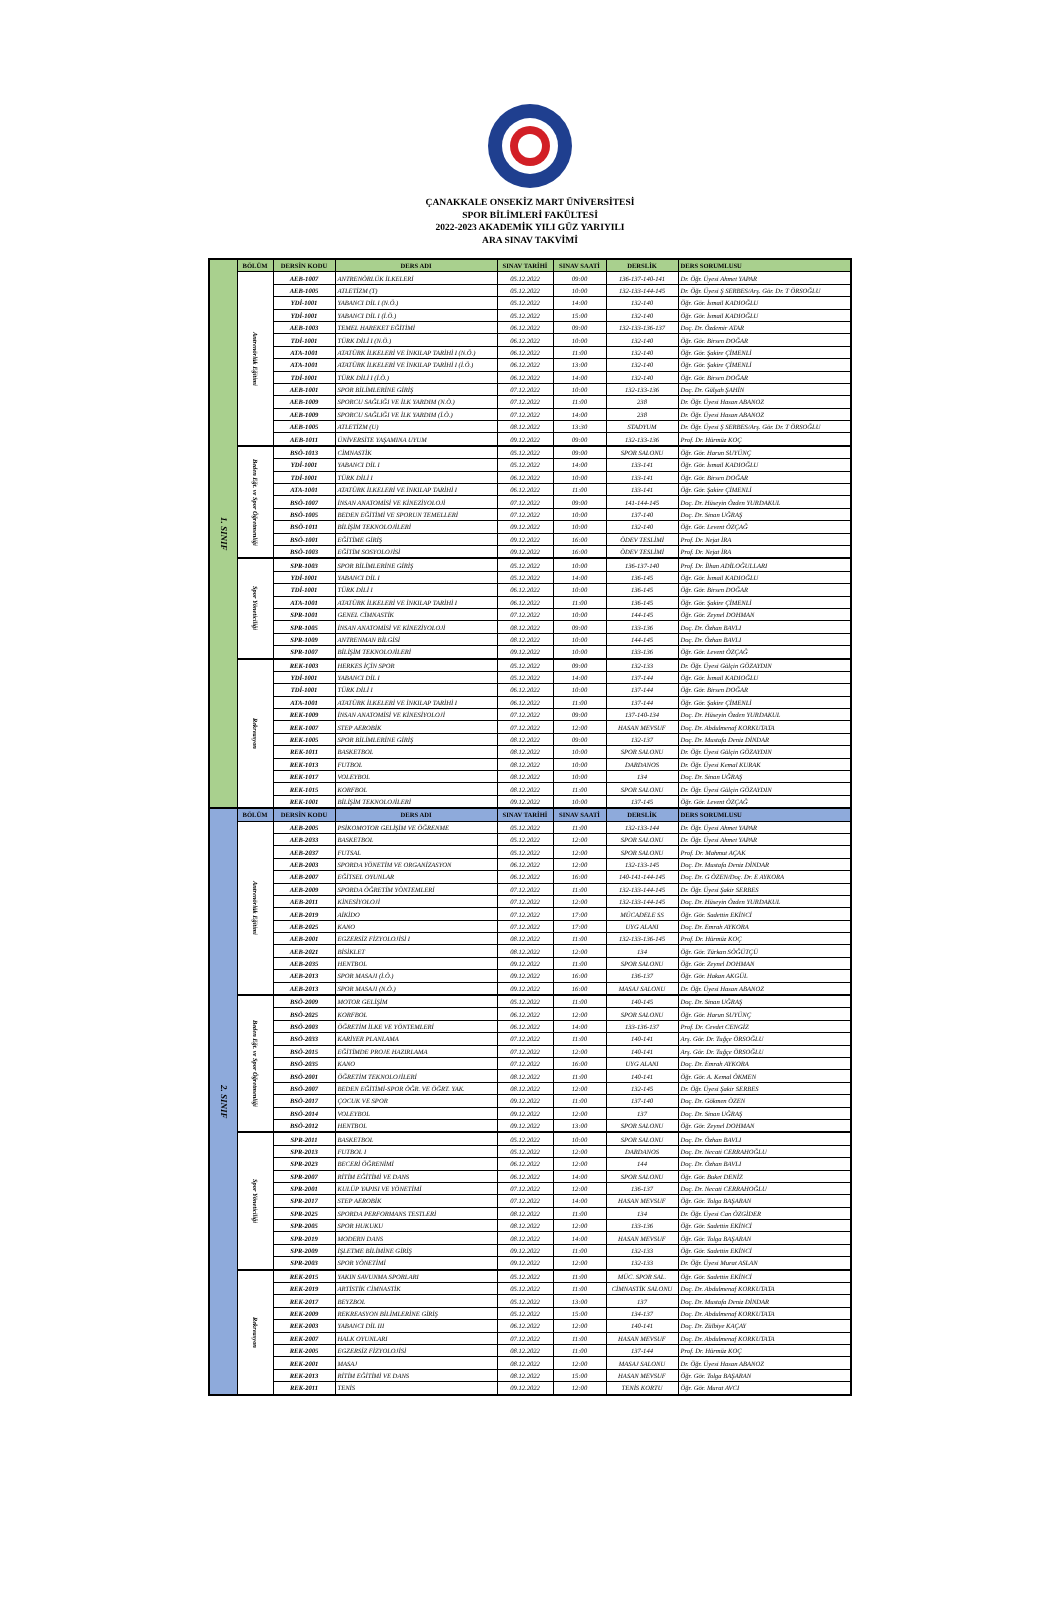ÇANAKKALE ONSEKİZ MART ÜNİVERSİTESİ
SPOR BİLİMLERİ FAKÜLTESİ
2022-2023 AKADEMİK YILI GÜZ YARIYILI
ARA SINAV TAKVİMİ
| 1. SINIF | BÖLÜM | DERSİN KODU | DERS ADI | SINAV TARİHİ | SINAV SAATİ | DERSLİK | DERS SORUMLUSU |
| | Antrenörlük Eğitimi | AEB-1007 | ANTRENÖRLÜK İLKELERİ | 05.12.2022 | 09:00 | 136-137-140-141 | Dr. Öğr. Üyesi Ahmet YAPAR |
| | | AEB-1005 | ATLETİZM (T) | 05.12.2022 | 10:00 | 132-133-144-145 | Dr. Öğr. Üyesi Ş SERBES/Arş. Gör. Dr. T ÖRSOĞLU |
| | | YDİ-1001 | YABANCI DİL I (N.Ö.) | 05.12.2022 | 14:00 | 132-140 | Öğr. Gör. İsmail KADIOĞLU |
| | | YDİ-1001 | YABANCI DİL I (İ.Ö.) | 05.12.2022 | 15:00 | 132-140 | Öğr. Gör. İsmail KADIOĞLU |
| | | AEB-1003 | TEMEL HAREKET EĞİTİMİ | 06.12.2022 | 09:00 | 132-133-136-137 | Doç. Dr. Özdemir ATAR |
| | | TDİ-1001 | TÜRK DİLİ I (N.Ö.) | 06.12.2022 | 10:00 | 132-140 | Öğr. Gör. Birsen DOĞAR |
| | | ATA-1001 | ATATÜRK İLKELERİ VE İNKILAP TARİHİ I (N.Ö.) | 06.12.2022 | 11:00 | 132-140 | Öğr. Gör. Şakire ÇİMENLİ |
| | | ATA-1001 | ATATÜRK İLKELERİ VE İNKILAP TARİHİ I (İ.Ö.) | 06.12.2022 | 13:00 | 132-140 | Öğr. Gör. Şakire ÇİMENLİ |
| | | TDİ-1001 | TÜRK DİLİ I (İ.Ö.) | 06.12.2022 | 14:00 | 132-140 | Öğr. Gör. Birsen DOĞAR |
| | | AEB-1001 | SPOR BİLİMLERİNE GİRİŞ | 07.12.2022 | 10:00 | 132-133-136 | Doç. Dr. Gülşah ŞAHİN |
| | | AEB-1009 | SPORCU SAĞLIĞI VE İLK YARDIM (N.Ö.) | 07.12.2022 | 11:00 | 238 | Dr. Öğr. Üyesi Hasan ABANOZ |
| | | AEB-1009 | SPORCU SAĞLIĞI VE İLK YARDIM (İ.Ö.) | 07.12.2022 | 14:00 | 238 | Dr. Öğr. Üyesi Hasan ABANOZ |
| | | AEB-1005 | ATLETİZM (U) | 08.12.2022 | 13:30 | STADYUM | Dr. Öğr. Üyesi Ş SERBES/Arş. Gör. Dr. T ÖRSOĞLU |
| | | AEB-1011 | ÜNİVERSİTE YAŞAMINA UYUM | 09.12.2022 | 09:00 | 132-133-136 | Prof. Dr. Hürmüz KOÇ |
| | Beden Eğt. ve Spor Öğretmenliği | BSÖ-1013 | CİMNASTİK | 05.12.2022 | 09:00 | SPOR SALONU | Öğr. Gör. Harun SUYÜNÇ |
| | | YDİ-1001 | YABANCI DİL I | 05.12.2022 | 14:00 | 133-141 | Öğr. Gör. İsmail KADIOĞLU |
| | | TDİ-1001 | TÜRK DİLİ I | 06.12.2022 | 10:00 | 133-141 | Öğr. Gör. Birsen DOĞAR |
| | | ATA-1001 | ATATÜRK İLKELERİ VE İNKILAP TARİHİ I | 06.12.2022 | 11:00 | 133-141 | Öğr. Gör. Şakire ÇİMENLİ |
| | | BSÖ-1007 | İNSAN ANATOMİSİ VE KİNEZİYOLOJİ | 07.12.2022 | 09:00 | 141-144-145 | Doç. Dr. Hüseyin Özden YURDAKUL |
| | | BSÖ-1005 | BEDEN EĞİTİMİ VE SPORUN TEMELLERİ | 07.12.2022 | 10:00 | 137-140 | Doç. Dr. Sinan UĞRAŞ |
| | | BSÖ-1011 | BİLİŞİM TEKNOLOJİLERİ | 09.12.2022 | 10:00 | 132-140 | Öğr. Gör. Levent ÖZÇAĞ |
| | | BSÖ-1001 | EĞİTİME GİRİŞ | 09.12.2022 | 16:00 | ÖDEV TESLİMİ | Prof. Dr. Nejat İRA |
| | | BSÖ-1003 | EĞİTİM SOSYOLOJİSİ | 09.12.2022 | 16:00 | ÖDEV TESLİMİ | Prof. Dr. Nejat İRA |
| | Spor Yöneticiliği | SPR-1003 | SPOR BİLİMLERİNE GİRİŞ | 05.12.2022 | 10:00 | 136-137-140 | Prof. Dr. İlhan ADİLOĞULLARI |
| | | YDİ-1001 | YABANCI DİL I | 05.12.2022 | 14:00 | 136-145 | Öğr. Gör. İsmail KADIOĞLU |
| | | TDİ-1001 | TÜRK DİLİ I | 06.12.2022 | 10:00 | 136-145 | Öğr. Gör. Birsen DOĞAR |
| | | ATA-1001 | ATATÜRK İLKELERİ VE İNKILAP TARİHİ I | 06.12.2022 | 11:00 | 136-145 | Öğr. Gör. Şakire ÇİMENLİ |
| | | SPR-1001 | GENEL CİMNASTİK | 07.12.2022 | 10:00 | 144-145 | Öğr. Gör. Zeynel DOHMAN |
| | | SPR-1005 | İNSAN ANATOMİSİ VE KİNEZİYOLOJİ | 08.12.2022 | 09:00 | 133-136 | Doç. Dr. Özhan BAVLI |
| | | SPR-1009 | ANTRENMAN BİLGİSİ | 08.12.2022 | 10:00 | 144-145 | Doç. Dr. Özhan BAVLI |
| | | SPR-1007 | BİLİŞİM TEKNOLOJİLERİ | 09.12.2022 | 10:00 | 133-136 | Öğr. Gör. Levent ÖZÇAĞ |
| | Rekreasyon | REK-1003 | HERKES İÇİN SPOR | 05.12.2022 | 09:00 | 132-133 | Dr. Öğr. Üyesi Gülçin GÖZAYDIN |
| | | YDİ-1001 | YABANCI DİL I | 05.12.2022 | 14:00 | 137-144 | Öğr. Gör. İsmail KADIOĞLU |
| | | TDİ-1001 | TÜRK DİLİ I | 06.12.2022 | 10:00 | 137-144 | Öğr. Gör. Birsen DOĞAR |
| | | ATA-1001 | ATATÜRK İLKELERİ VE İNKILAP TARİHİ I | 06.12.2022 | 11:00 | 137-144 | Öğr. Gör. Şakire ÇİMENLİ |
| | | REK-1009 | İNSAN ANATOMİSİ VE KİNESİYOLOJİ | 07.12.2022 | 09:00 | 137-140-134 | Doç. Dr. Hüseyin Özden YURDAKUL |
| | | REK-1007 | STEP AEROBİK | 07.12.2022 | 12:00 | HASAN MEVSUF | Doç. Dr. Abdulmenaf KORKUTATA |
| | | REK-1005 | SPOR BİLİMLERİNE GİRİŞ | 08.12.2022 | 09:00 | 132-137 | Doç. Dr. Mustafa Deniz DİNDAR |
| | | REK-1011 | BASKETBOL | 08.12.2022 | 10:00 | SPOR SALONU | Dr. Öğr. Üyesi Gülçin GÖZAYDIN |
| | | REK-1013 | FUTBOL | 08.12.2022 | 10:00 | DARDANOS | Dr. Öğr. Üyesi Kemal KURAK |
| | | REK-1017 | VOLEYBOL | 08.12.2022 | 10:00 | 134 | Doç. Dr. Sinan UĞRAŞ |
| | | REK-1015 | KORFBOL | 08.12.2022 | 11:00 | SPOR SALONU | Dr. Öğr. Üyesi Gülçin GÖZAYDIN |
| | | REK-1001 | BİLİŞİM TEKNOLOJİLERİ | 09.12.2022 | 10:00 | 137-145 | Öğr. Gör. Levent ÖZÇAĞ |
| 2. SINIF | BÖLÜM | DERSİN KODU | DERS ADI | SINAV TARİHİ | SINAV SAATİ | DERSLİK | DERS SORUMLUSU |
| | Antrenörlük Eğitimi | AEB-2005 | PSİKOMOTOR GELİŞİM VE ÖĞRENME | 05.12.2022 | 11:00 | 132-133-144 | Dr. Öğr. Üyesi Ahmet YAPAR |
| | | AEB-2033 | BASKETBOL | 05.12.2022 | 12:00 | SPOR SALONU | Dr. Öğr. Üyesi Ahmet YAPAR |
| | | AEB-2037 | FUTSAL | 05.12.2022 | 12:00 | SPOR SALONU | Prof. Dr. Mahmut AÇAK |
| | | AEB-2003 | SPORDA YÖNETİM VE ORGANİZASYON | 06.12.2022 | 12:00 | 132-133-145 | Doç. Dr. Mustafa Deniz DİNDAR |
| | | AEB-2007 | EĞİTSEL OYUNLAR | 06.12.2022 | 16:00 | 140-141-144-145 | Doç. Dr. G ÖZEN/Doç. Dr. E AYKORA |
| | | AEB-2009 | SPORDA ÖĞRETİM YÖNTEMLERİ | 07.12.2022 | 11:00 | 132-133-144-145 | Dr. Öğr. Üyesi Şakir SERBES |
| | | AEB-2011 | KİNESİYOLOJİ | 07.12.2022 | 12:00 | 132-133-144-145 | Doç. Dr. Hüseyin Özden YURDAKUL |
| | | AEB-2019 | AİKİDO | 07.12.2022 | 17:00 | MÜCADELE SS | Öğr. Gör. Sadettin EKİNCİ |
| | | AEB-2025 | KANO | 07.12.2022 | 17:00 | UYG ALANI | Doç. Dr. Emrah AYKORA |
| | | AEB-2001 | EGZERSİZ FİZYOLOJİSİ I | 08.12.2022 | 11:00 | 132-133-136-145 | Prof. Dr. Hürmüz KOÇ |
| | | AEB-2021 | BİSİKLET | 08.12.2022 | 12:00 | 134 | Öğr. Gör. Türkan SÖĞÜTÇÜ |
| | | AEB-2035 | HENTBOL | 09.12.2022 | 11:00 | SPOR SALONU | Öğr. Gör. Zeynel DOHMAN |
| | | AEB-2013 | SPOR MASAJI (İ.Ö.) | 09.12.2022 | 16:00 | 136-137 | Öğr. Gör. Hakan AKGÜL |
| | | AEB-2013 | SPOR MASAJI (N.Ö.) | 09.12.2022 | 16:00 | MASAJ SALONU | Dr. Öğr. Üyesi Hasan ABANOZ |
| | Beden Eğt. ve Spor Öğretmenliği | BSÖ-2009 | MOTOR GELİŞİM | 05.12.2022 | 11:00 | 140-145 | Doç. Dr. Sinan UĞRAŞ |
| | | BSÖ-2025 | KORFBOL | 06.12.2022 | 12:00 | SPOR SALONU | Öğr. Gör. Harun SUYÜNÇ |
| | | BSÖ-2003 | ÖĞRETİM İLKE VE YÖNTEMLERİ | 06.12.2022 | 14:00 | 133-136-137 | Prof. Dr. Cevdet CENGİZ |
| | | BSÖ-2033 | KARİYER PLANLAMA | 07.12.2022 | 11:00 | 140-141 | Arş. Gör. Dr. Tuğçe ÖRSOĞLU |
| | | BSÖ-2015 | EĞİTİMDE PROJE HAZIRLAMA | 07.12.2022 | 12:00 | 140-141 | Arş. Gör. Dr. Tuğçe ÖRSOĞLU |
| | | BSÖ-2035 | KANO | 07.12.2022 | 16:00 | UYG ALANI | Doç. Dr. Emrah AYKORA |
| | | BSÖ-2001 | ÖĞRETİM TEKNOLOJİLERİ | 08.12.2022 | 11:00 | 140-141 | Öğr. Gör. A. Kemal ÖKMEN |
| | | BSÖ-2007 | BEDEN EĞİTİMİ-SPOR ÖĞR. VE ÖĞRT. YAK. | 08.12.2022 | 12:00 | 132-145 | Dr. Öğr. Üyesi Şakir SERBES |
| | | BSÖ-2017 | ÇOCUK VE SPOR | 09.12.2022 | 11:00 | 137-140 | Doç. Dr. Gökmen ÖZEN |
| | | BSÖ-2014 | VOLEYBOL | 09.12.2022 | 12:00 | 137 | Doç. Dr. Sinan UĞRAŞ |
| | | BSÖ-2012 | HENTBOL | 09.12.2022 | 13:00 | SPOR SALONU | Öğr. Gör. Zeynel DOHMAN |
| | Spor Yöneticiliği | SPR-2011 | BASKETBOL | 05.12.2022 | 10:00 | SPOR SALONU | Doç. Dr. Özhan BAVLI |
| | | SPR-2013 | FUTBOL I | 05.12.2022 | 12:00 | DARDANOS | Doç. Dr. Necati CERRAHOĞLU |
| | | SPR-2023 | BECERİ ÖĞRENİMİ | 06.12.2022 | 12:00 | 144 | Doç. Dr. Özhan BAVLI |
| | | SPR-2007 | RİTİM EĞİTİMİ VE DANS | 06.12.2022 | 14:00 | SPOR SALONU | Öğr. Gör. Buket DENİZ |
| | | SPR-2001 | KULÜP YAPISI VE YÖNETİMİ | 07.12.2022 | 12:00 | 136-137 | Doç. Dr. Necati CERRAHOĞLU |
| | | SPR-2017 | STEP AEROBİK | 07.12.2022 | 14:00 | HASAN MEVSUF | Öğr. Gör. Tolga BAŞARAN |
| | | SPR-2025 | SPORDA PERFORMANS TESTLERİ | 08.12.2022 | 11:00 | 134 | Dr. Öğr. Üyesi Can ÖZGİDER |
| | | SPR-2005 | SPOR HUKUKU | 08.12.2022 | 12:00 | 133-136 | Öğr. Gör. Sadettin EKİNCİ |
| | | SPR-2019 | MODERN DANS | 08.12.2022 | 14:00 | HASAN MEVSUF | Öğr. Gör. Tolga BAŞARAN |
| | | SPR-2009 | İŞLETME BİLİMİNE GİRİŞ | 09.12.2022 | 11:00 | 132-133 | Öğr. Gör. Sadettin EKİNCİ |
| | | SPR-2003 | SPOR YÖNETİMİ | 09.12.2022 | 12:00 | 132-133 | Dr. Öğr. Üyesi Murat ASLAN |
| | Rekreasyon | REK-2015 | YAKIN SAVUNMA SPORLARI | 05.12.2022 | 11:00 | MÜC. SPOR SAL. | Öğr. Gör. Sadettin EKİNCİ |
| | | REK-2019 | ARTİSTİK CİMNASTİK | 05.12.2022 | 11:00 | CİMNASTİK SALONU | Doç. Dr. Abdulmenaf KORKUTATA |
| | | REK-2017 | BEYZBOL | 05.12.2022 | 13:00 | 137 | Doç. Dr. Mustafa Deniz DİNDAR |
| | | REK-2009 | REKREASYON BİLİMLERİNE GİRİŞ | 05.12.2022 | 15:00 | 134-137 | Doç. Dr. Abdulmenaf KORKUTATA |
| | | REK-2003 | YABANCI DİL III | 06.12.2022 | 12:00 | 140-141 | Doç. Dr. Zülbiye KAÇAY |
| | | REK-2007 | HALK OYUNLARI | 07.12.2022 | 11:00 | HASAN MEVSUF | Doç. Dr. Abdulmenaf KORKUTATA |
| | | REK-2005 | EGZERSİZ FİZYOLOJİSİ | 08.12.2022 | 11:00 | 137-144 | Prof. Dr. Hürmüz KOÇ |
| | | REK-2001 | MASAJ | 08.12.2022 | 12:00 | MASAJ SALONU | Dr. Öğr. Üyesi Hasan ABANOZ |
| | | REK-2013 | RİTİM EĞİTİMİ VE DANS | 08.12.2022 | 15:00 | HASAN MEVSUF | Öğr. Gör. Tolga BAŞARAN |
| | | REK-2011 | TENİS | 09.12.2022 | 12:00 | TENİS KORTU | Öğr. Gör. Murat AVCI |